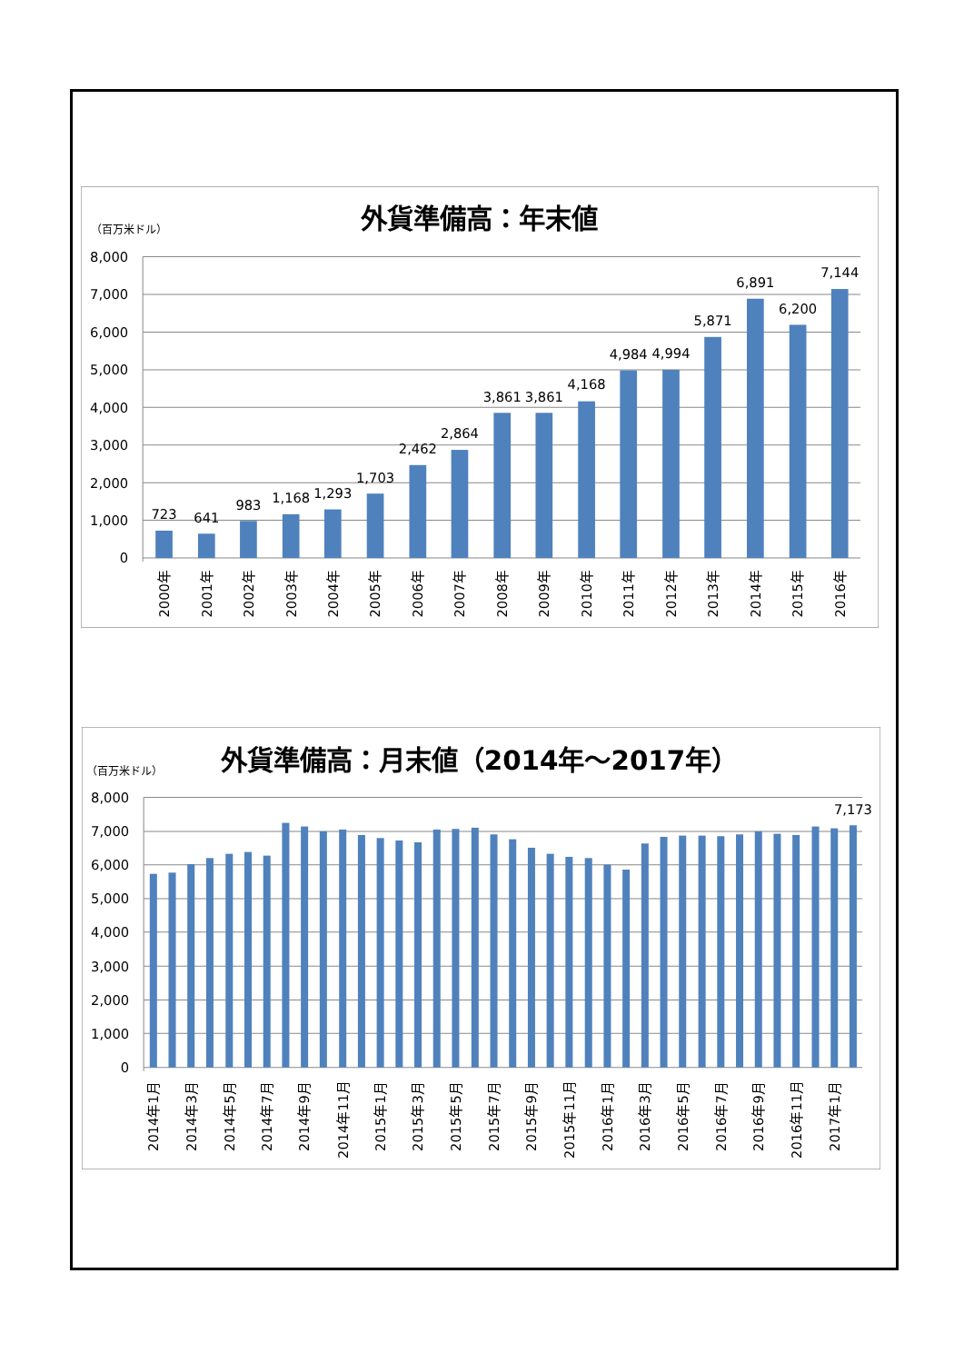外貨準備高：年末値
（百万米ドル）
8,000
7,000
6,000
5,000
4,000
3,000
2,000
1,000
0
723
641
983
1,168
1,293
1,703
2,462
2,864
3,861
3,861
4,168
4,984
4,994
5,871
6,891
6,200
7,144
2000年
2001年
2002年
2003年
2004年
2005年
2006年
2007年
2008年
2009年
2010年
2011年
2012年
2013年
2014年
2015年
2016年
外貨準備高：月末値（2014年～2017年）
（百万米ドル）
8,000
7,000
6,000
5,000
4,000
3,000
2,000
1,000
0
7,173
2014年1月
2014年3月
2014年5月
2014年7月
2014年9月
2014年11月
2015年1月
2015年3月
2015年5月
2015年7月
2015年9月
2015年11月
2016年1月
2016年3月
2016年5月
2016年7月
2016年9月
2016年11月
2017年1月